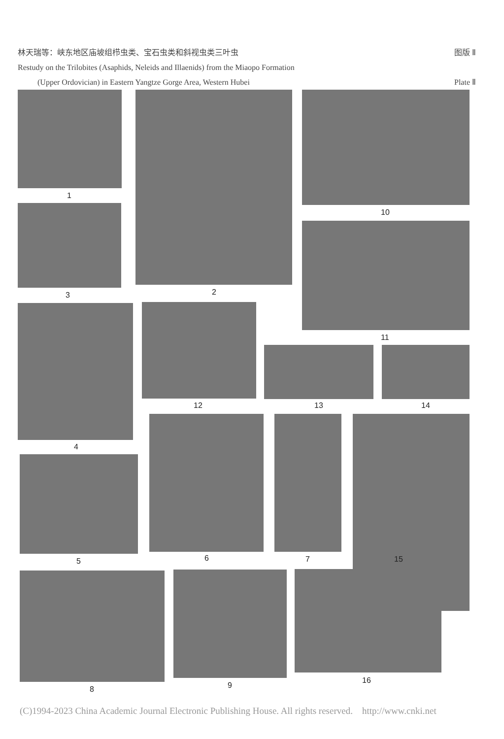林天瑞等：峡东地区庙坡组栉虫类、宝石虫类和斜视虫类三叶虫 图版 Ⅱ
Restudy on the Trilobites (Asaphids, Neleids and Illaenids) from the Miaopo Formation
(Upper Ordovician) in Eastern Yangtze Gorge Area, Western Hubei Plate Ⅱ
1
2
3
10
11
4
12 13 14
5 6 7 15
8 9
16
(C)1994-2023 China Academic Journal Electronic Publishing House. All rights reserved. http://www.cnki.net